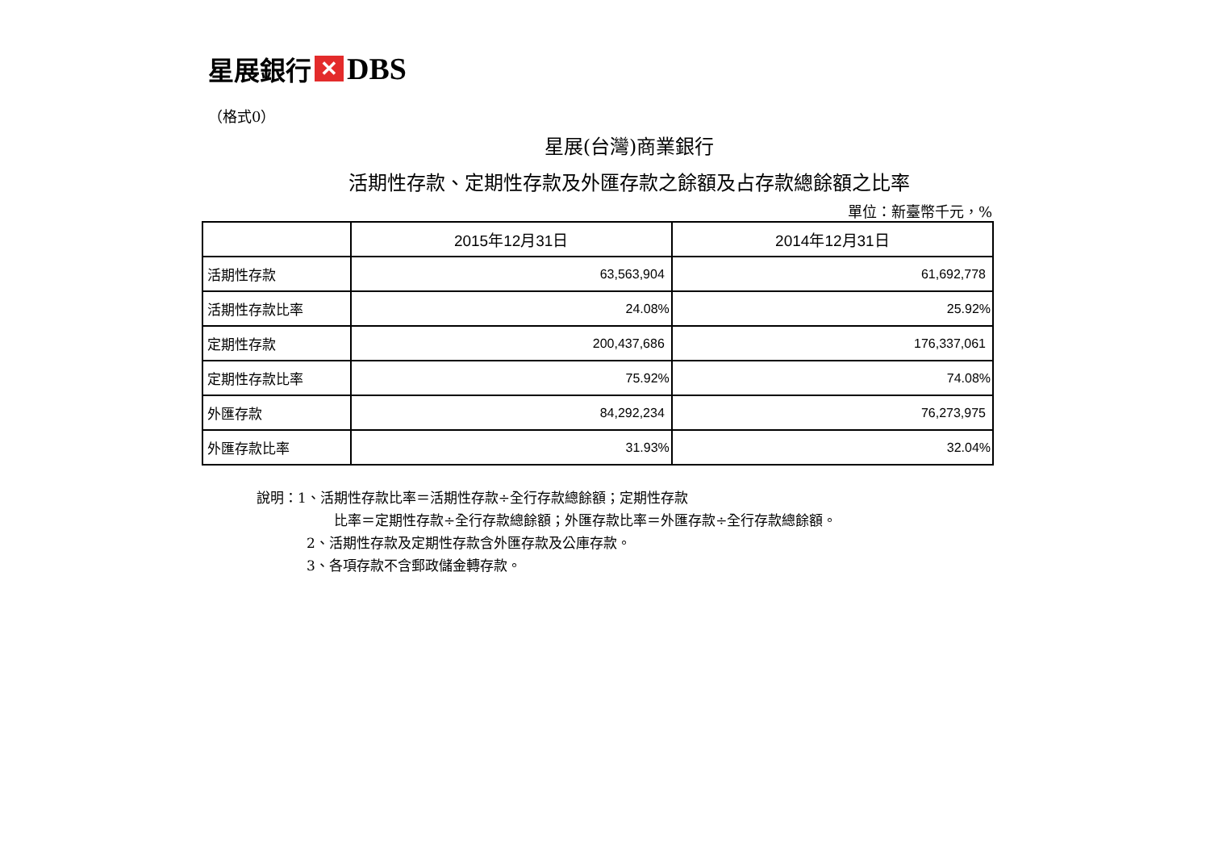星展銀行 ✕ DBS
（格式0）
星展(台灣)商業銀行
活期性存款、定期性存款及外匯存款之餘額及占存款總餘額之比率
單位：新臺幣千元，%
| | 2015年12月31日 | 2014年12月31日 |
| --- | --- | --- |
| 活期性存款 | 63,563,904 | 61,692,778 |
| 活期性存款比率 | 24.08% | 25.92% |
| 定期性存款 | 200,437,686 | 176,337,061 |
| 定期性存款比率 | 75.92% | 74.08% |
| 外匯存款 | 84,292,234 | 76,273,975 |
| 外匯存款比率 | 31.93% | 32.04% |
說明：1、活期性存款比率＝活期性存款÷全行存款總餘額；定期性存款
比率＝定期性存款÷全行存款總餘額；外匯存款比率＝外匯存款÷全行存款總餘額。
2、活期性存款及定期性存款含外匯存款及公庫存款。
3、各項存款不含郵政儲金轉存款。